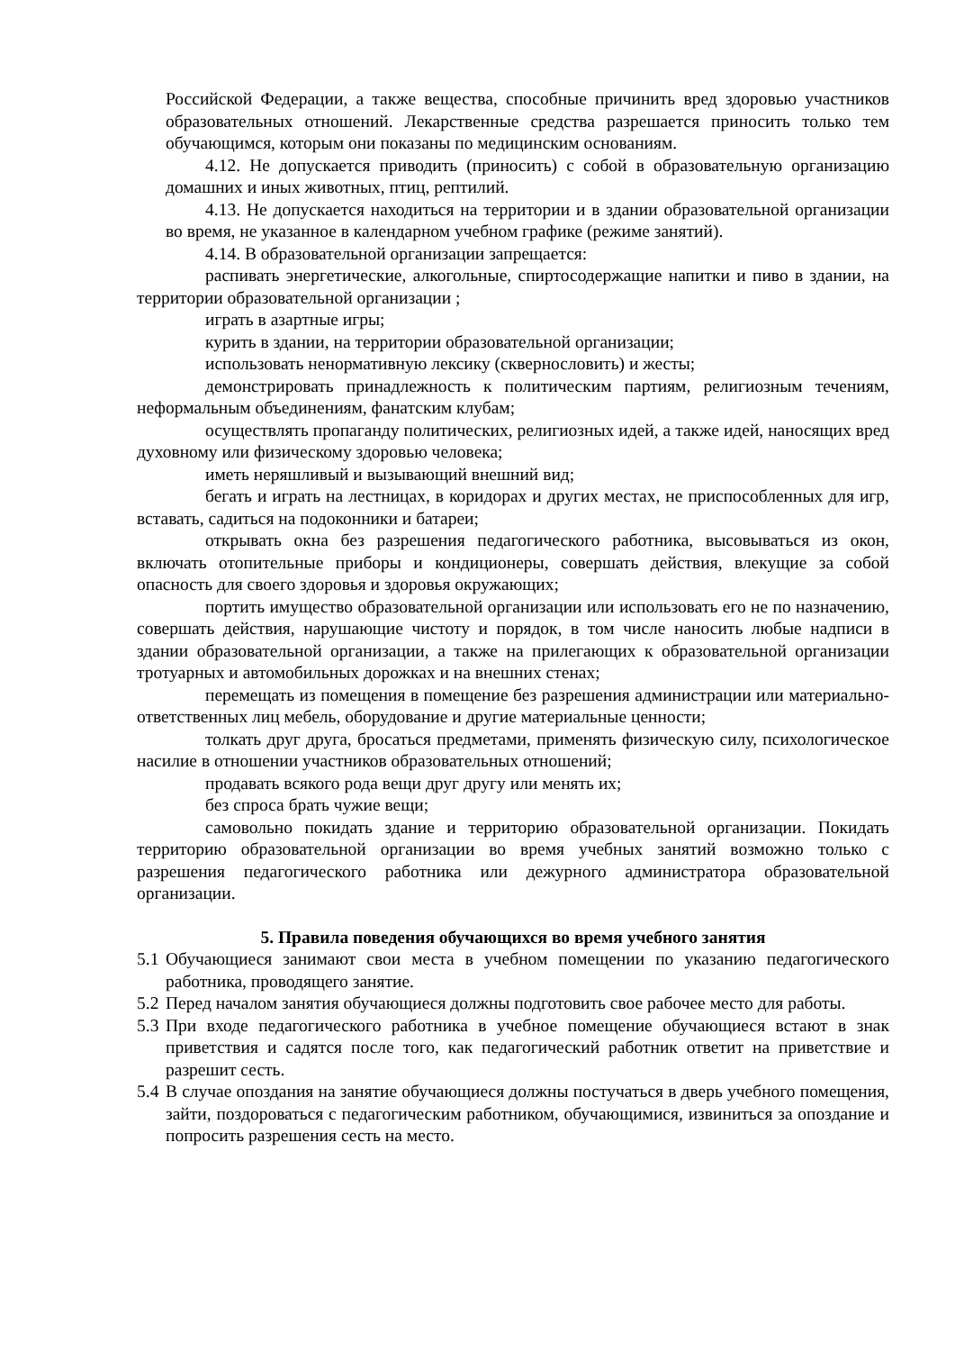Российской Федерации, а также вещества, способные причинить вред здоровью участников образовательных отношений. Лекарственные средства разрешается приносить только тем обучающимся, которым они показаны по медицинским основаниям.
4.12. Не допускается приводить (приносить) с собой в образовательную организацию домашних и иных животных, птиц, рептилий.
4.13. Не допускается находиться на территории и в здании образовательной организации во время, не указанное в календарном учебном графике (режиме занятий).
4.14. В образовательной организации запрещается:
распивать энергетические, алкогольные, спиртосодержащие напитки и пиво в здании, на территории образовательной организации ;
играть в азартные игры;
курить в здании, на территории образовательной организации;
использовать ненормативную лексику (сквернословить) и жесты;
демонстрировать принадлежность к политическим партиям, религиозным течениям, неформальным объединениям, фанатским клубам;
осуществлять пропаганду политических, религиозных идей, а также идей, наносящих вред духовному или физическому здоровью человека;
иметь неряшливый и вызывающий внешний вид;
бегать и играть на лестницах, в коридорах и других местах, не приспособленных для игр, вставать, садиться на подоконники и батареи;
открывать окна без разрешения педагогического работника, высовываться из окон, включать отопительные приборы и кондиционеры, совершать действия, влекущие за собой опасность для своего здоровья и здоровья окружающих;
портить имущество образовательной организации или использовать его не по назначению, совершать действия, нарушающие чистоту и порядок, в том числе наносить любые надписи в здании образовательной организации, а также на прилегающих к образовательной организации тротуарных и автомобильных дорожках и на внешних стенах;
перемещать из помещения в помещение без разрешения администрации или материально-ответственных лиц мебель, оборудование и другие материальные ценности;
толкать друг друга, бросаться предметами, применять физическую силу, психологическое насилие в отношении участников образовательных отношений;
продавать всякого рода вещи друг другу или менять их;
без спроса брать чужие вещи;
самовольно покидать здание и территорию образовательной организации. Покидать территорию образовательной организации во время учебных занятий возможно только с разрешения педагогического работника или дежурного администратора образовательной организации.
5. Правила поведения обучающихся во время учебного занятия
5.1
Обучающиеся занимают свои места в учебном помещении по указанию педагогического работника, проводящего занятие.
5.2
Перед началом занятия обучающиеся должны подготовить свое рабочее место для работы.
5.3
При входе педагогического работника в учебное помещение обучающиеся встают в знак приветствия и садятся после того, как педагогический работник ответит на приветствие и разрешит сесть.
5.4
В случае опоздания на занятие обучающиеся должны постучаться в дверь учебного помещения, зайти, поздороваться с педагогическим работником, обучающимися, извиниться за опоздание и попросить разрешения сесть на место.